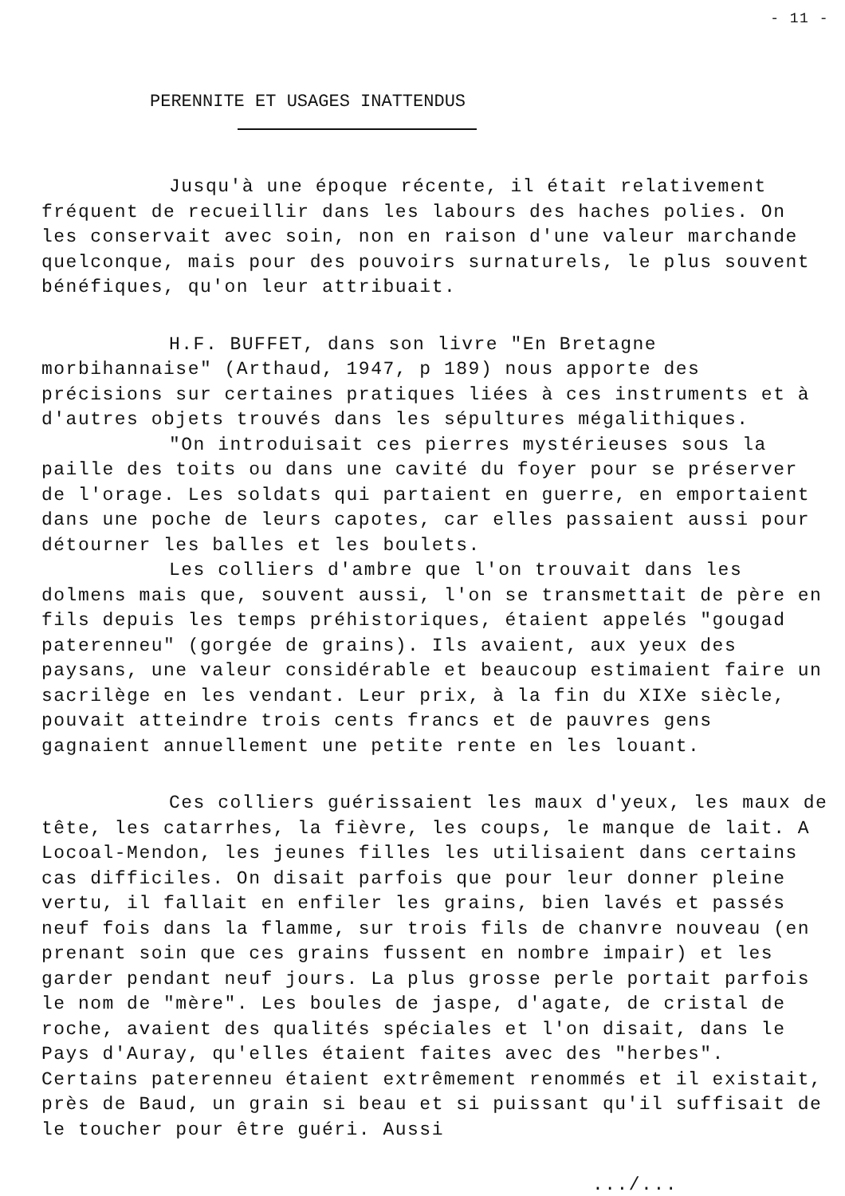- 11 -
PERENNITE ET USAGES INATTENDUS
Jusqu'à une époque récente, il était relativement fréquent de recueillir dans les labours des haches polies. On les conservait avec soin, non en raison d'une valeur marchande quelconque, mais pour des pouvoirs surnaturels, le plus souvent bénéfiques, qu'on leur attribuait.
H.F. BUFFET, dans son livre "En Bretagne morbihannaise" (Arthaud, 1947, p 189) nous apporte des précisions sur certaines pratiques liées à ces instruments et à d'autres objets trouvés dans les sépultures mégalithiques.
"On introduisait ces pierres mystérieuses sous la paille des toits ou dans une cavité du foyer pour se préserver de l'orage. Les soldats qui partaient en guerre, en emportaient dans une poche de leurs capotes, car elles passaient aussi pour détourner les balles et les boulets.
Les colliers d'ambre que l'on trouvait dans les dolmens mais que, souvent aussi, l'on se transmettait de père en fils depuis les temps préhistoriques, étaient appelés "gougad paterenneu" (gorgée de grains). Ils avaient, aux yeux des paysans, une valeur considérable et beaucoup estimaient faire un sacrilège en les vendant. Leur prix, à la fin du XIXe siècle, pouvait atteindre trois cents francs et de pauvres gens gagnaient annuellement une petite rente en les louant.
Ces colliers guérissaient les maux d'yeux, les maux de tête, les catarrhes, la fièvre, les coups, le manque de lait. A Locoal-Mendon, les jeunes filles les utilisaient dans certains cas difficiles. On disait parfois que pour leur donner pleine vertu, il fallait en enfiler les grains, bien lavés et passés neuf fois dans la flamme, sur trois fils de chanvre nouveau (en prenant soin que ces grains fussent en nombre impair) et les garder pendant neuf jours. La plus grosse perle portait parfois le nom de "mère". Les boules de jaspe, d'agate, de cristal de roche, avaient des qualités spéciales et l'on disait, dans le Pays d'Auray, qu'elles étaient faites avec des "herbes". Certains paterenneu étaient extrêmement renommés et il existait, près de Baud, un grain si beau et si puissant qu'il suffisait de le toucher pour être guéri. Aussi
.../...